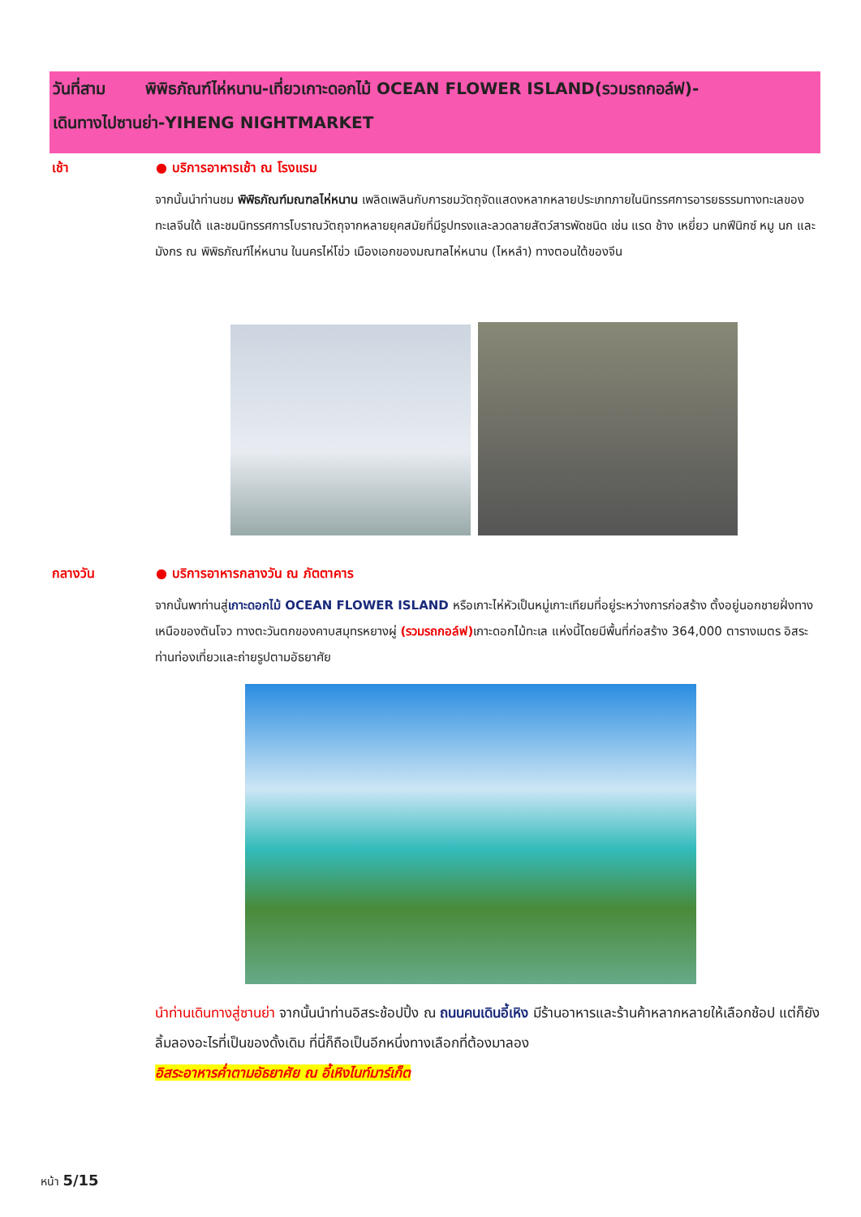วันที่สาม พิพิธภัณฑ์ไห่หนาน-เที่ยวเกาะดอกไม้ OCEAN FLOWER ISLAND(รวมรถกอล์ฟ)-
เดินทางไปซานย่า-YIHENG NIGHTMARKET
เช้า ● บริการอาหารเช้า ณ โรงแรม
จากนั้นนำท่านชม พิพิธภัณฑ์มณฑลไห่หนาน เพลิดเพลินกับการชมวัตถุจัดแสดงหลากหลายประเภทภายในนิทรรศการอารยธรรมทางทะเลของทะเลจีนใต้ และชมนิทรรศการโบราณวัตถุจากหลายยุคสมัยที่มีรูปทรงและลวดลายสัตว์สารพัดชนิด เช่น แรด ช้าง เหยี่ยว นกฟีนิกซ์ หมู นก และมังกร ณ พิพิธภัณฑ์ไห่หนาน ในนครไห่โข่ว เมืองเอกของมณฑลไห่หนาน (ไหหลำ) ทางตอนใต้ของจีน
กลางวัน ● บริการอาหารกลางวัน ณ ภัตตาคาร
จากนั้นพาท่านสู่เกาะดอกไม้ OCEAN FLOWER ISLAND หรือเกาะไห่หัวเป็นหมู่เกาะเทียมที่อยู่ระหว่างการก่อสร้าง ตั้งอยู่นอกชายฝั่งทางเหนือของตันโจว ทางตะวันตกของคาบสมุทรหยางผู่ (รวมรถกอล์ฟ) เกาะดอกไม้ทะเล แห่งนี้โดยมีพื้นที่ก่อสร้าง 364,000 ตารางเมตร อิสระท่านท่องเที่ยวและถ่ายรูปตามอัธยาศัย
นำท่านเดินทางสู่ซานย่า จากนั้นนำท่านอิสระช้อปปิ้ง ณ ถนนคนเดินอี้เหิง มีร้านอาหารและร้านค้าหลากหลายให้เลือกช้อป แต่ก็ยังลิ้มลองอะไรที่เป็นของดั้งเดิม ที่นี่ก็ถือเป็นอีกหนึ่งทางเลือกที่ต้องมาลอง
อิสระอาหารค่ำตามอัธยาศัย ณ อี้เหิงไนท์มาร์เก็ต
หน้า 5/15